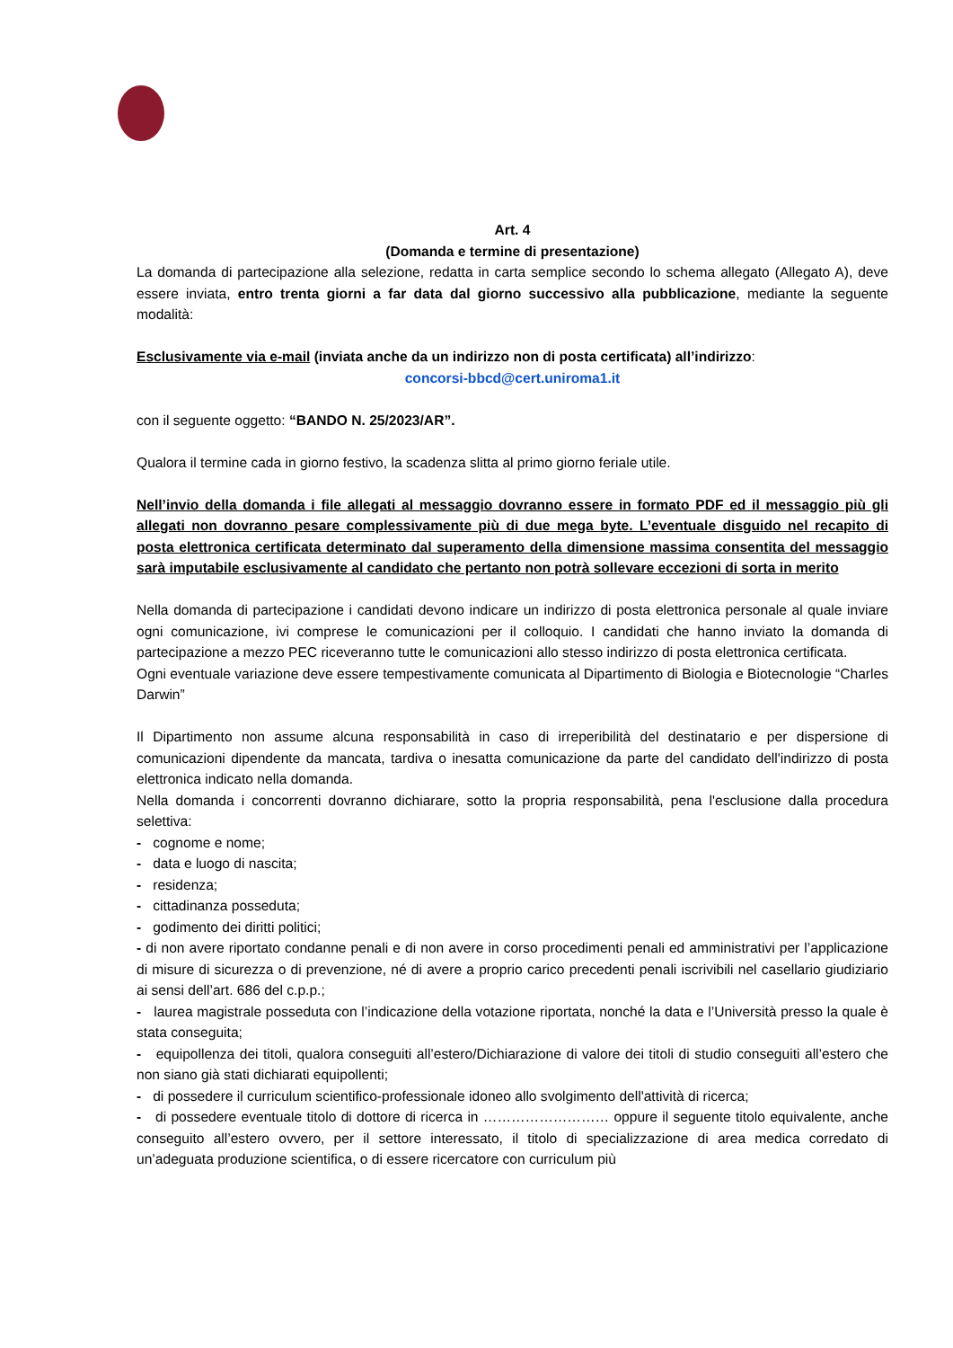Art. 4
(Domanda e termine di presentazione)
La domanda di partecipazione alla selezione, redatta in carta semplice secondo lo schema allegato (Allegato A), deve essere inviata, entro trenta giorni a far data dal giorno successivo alla pubblicazione, mediante la seguente modalità:
Esclusivamente via e-mail (inviata anche da un indirizzo non di posta certificata) all’indirizzo:
concorsi-bbcd@cert.uniroma1.it
con il seguente oggetto: “BANDO N. 25/2023/AR”.
Qualora il termine cada in giorno festivo, la scadenza slitta al primo giorno feriale utile.
Nell’invio della domanda i file allegati al messaggio dovranno essere in formato PDF ed il messaggio più gli allegati non dovranno pesare complessivamente più di due mega byte. L’eventuale disguido nel recapito di posta elettronica certificata determinato dal superamento della dimensione massima consentita del messaggio sarà imputabile esclusivamente al candidato che pertanto non potrà sollevare eccezioni di sorta in merito
Nella domanda di partecipazione i candidati devono indicare un indirizzo di posta elettronica personale al quale inviare ogni comunicazione, ivi comprese le comunicazioni per il colloquio. I candidati che hanno inviato la domanda di partecipazione a mezzo PEC riceveranno tutte le comunicazioni allo stesso indirizzo di posta elettronica certificata.
Ogni eventuale variazione deve essere tempestivamente comunicata al Dipartimento di Biologia e Biotecnologie “Charles Darwin”
Il Dipartimento non assume alcuna responsabilità in caso di irreperibilità del destinatario e per dispersione di comunicazioni dipendente da mancata, tardiva o inesatta comunicazione da parte del candidato dell'indirizzo di posta elettronica indicato nella domanda.
Nella domanda i concorrenti dovranno dichiarare, sotto la propria responsabilità, pena l'esclusione dalla procedura selettiva:
- cognome e nome;
- data e luogo di nascita;
- residenza;
- cittadinanza posseduta;
- godimento dei diritti politici;
- di non avere riportato condanne penali e di non avere in corso procedimenti penali ed amministrativi per l’applicazione di misure di sicurezza o di prevenzione, né di avere a proprio carico precedenti penali iscrivibili nel casellario giudiziario ai sensi dell’art. 686 del c.p.p.;
- laurea magistrale posseduta con l’indicazione della votazione riportata, nonché la data e l’Università presso la quale è stata conseguita;
- equipollenza dei titoli, qualora conseguiti all’estero/Dichiarazione di valore dei titoli di studio conseguiti all’estero che non siano già stati dichiarati equipollenti;
- di possedere il curriculum scientifico-professionale idoneo allo svolgimento dell'attività di ricerca;
- di possedere eventuale titolo di dottore di ricerca in ……………………… oppure il seguente titolo equivalente, anche conseguito all’estero ovvero, per il settore interessato, il titolo di specializzazione di area medica corredato di un’adeguata produzione scientifica, o di essere ricercatore con curriculum più